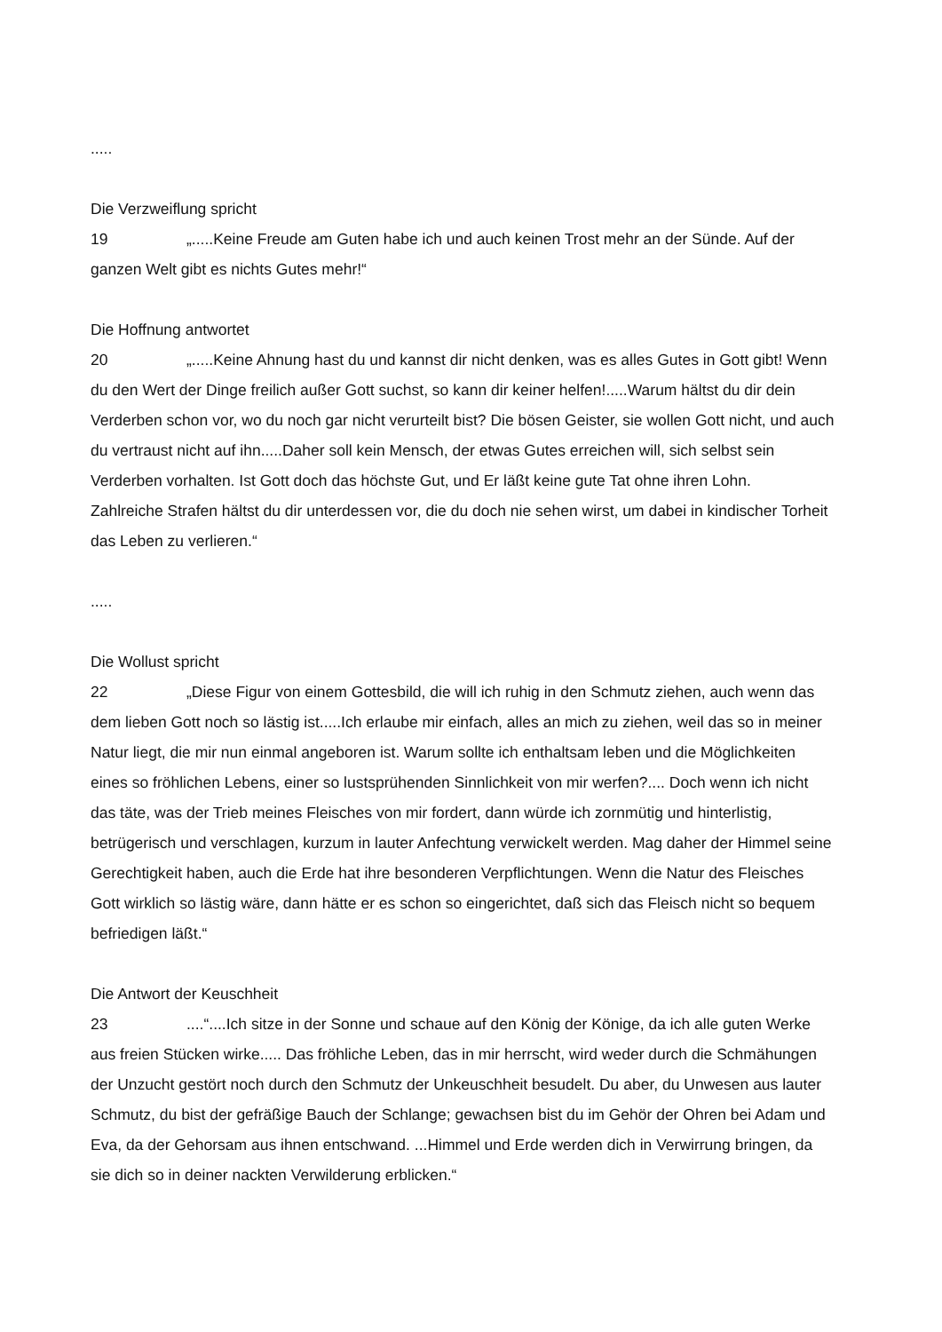.....
Die Verzweiflung spricht
19 „.....Keine Freude am Guten habe ich und auch keinen Trost mehr an der Sünde. Auf der ganzen Welt gibt es nichts Gutes mehr!“
Die Hoffnung antwortet
20 „.....Keine Ahnung hast du und kannst dir nicht denken, was es alles Gutes in Gott gibt! Wenn du den Wert der Dinge freilich außer Gott suchst, so kann dir keiner helfen!.....Warum hältst du dir dein Verderben schon vor, wo du noch gar nicht verurteilt bist? Die bösen Geister, sie wollen Gott nicht, und auch du vertraust nicht auf ihn.....Daher soll kein Mensch, der etwas Gutes erreichen will, sich selbst sein Verderben vorhalten. Ist Gott doch das höchste Gut, und Er läßt keine gute Tat ohne ihren Lohn.
Zahlreiche Strafen hältst du dir unterdessen vor, die du doch nie sehen wirst, um dabei in kindischer Torheit das Leben zu verlieren.“
.....
Die Wollust spricht
22 „Diese Figur von einem Gottesbild, die will ich ruhig in den Schmutz ziehen, auch wenn das dem lieben Gott noch so lästig ist.....Ich erlaube mir einfach, alles an mich zu ziehen, weil das so in meiner Natur liegt, die mir nun einmal angeboren ist. Warum sollte ich enthaltsam leben und die Möglichkeiten eines so fröhlichen Lebens, einer so lustsprühenden Sinnlichkeit von mir werfen?.... Doch wenn ich nicht das täte, was der Trieb meines Fleisches von mir fordert, dann würde ich zornmütig und hinterlistig, betrügerisch und verschlagen, kurzum in lauter Anfechtung verwickelt werden. Mag daher der Himmel seine Gerechtigkeit haben, auch die Erde hat ihre besonderen Verpflichtungen. Wenn die Natur des Fleisches Gott wirklich so lästig wäre, dann hätte er es schon so eingerichtet, daß sich das Fleisch nicht so bequem befriedigen läßt.“
Die Antwort der Keuschheit
23....“....Ich sitze in der Sonne und schaue auf den König der Könige, da ich alle guten Werke aus freien Stücken wirke..... Das fröhliche Leben, das in mir herrscht, wird weder durch die Schmähungen der Unzucht gestört noch durch den Schmutz der Unkeuschheit besudelt. Du aber, du Unwesen aus lauter Schmutz, du bist der gefräßige Bauch der Schlange; gewachsen bist du im Gehör der Ohren bei Adam und Eva, da der Gehorsam aus ihnen entschwand. ...Himmel und Erde werden dich in Verwirrung bringen, da sie dich so in deiner nackten Verwilderung erblicken.“